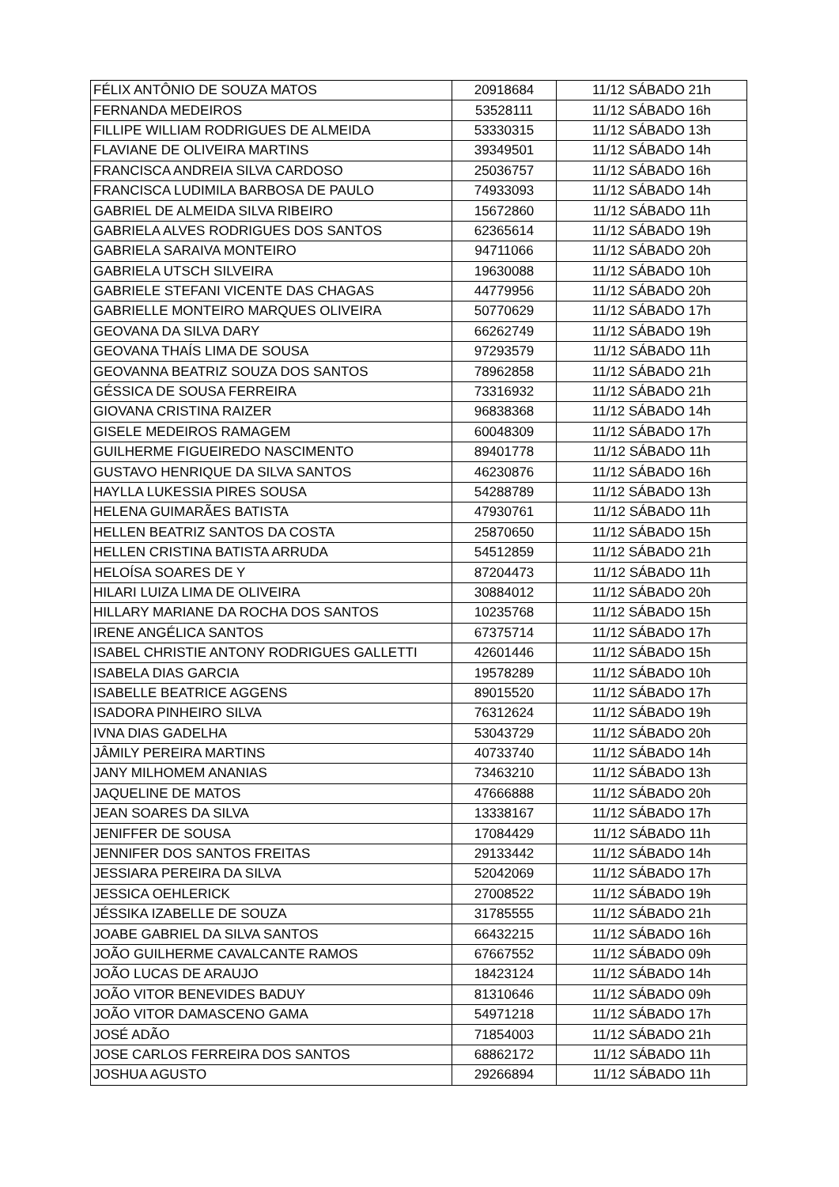| FÉLIX ANTÔNIO DE SOUZA MATOS | 20918684 | 11/12 SÁBADO 21h |
| FERNANDA MEDEIROS | 53528111 | 11/12 SÁBADO 16h |
| FILLIPE WILLIAM RODRIGUES DE ALMEIDA | 53330315 | 11/12 SÁBADO 13h |
| FLAVIANE DE OLIVEIRA MARTINS | 39349501 | 11/12 SÁBADO 14h |
| FRANCISCA ANDREIA SILVA CARDOSO | 25036757 | 11/12 SÁBADO 16h |
| FRANCISCA LUDIMILA BARBOSA DE PAULO | 74933093 | 11/12 SÁBADO 14h |
| GABRIEL DE ALMEIDA SILVA RIBEIRO | 15672860 | 11/12 SÁBADO 11h |
| GABRIELA ALVES RODRIGUES DOS SANTOS | 62365614 | 11/12 SÁBADO 19h |
| GABRIELA SARAIVA MONTEIRO | 94711066 | 11/12 SÁBADO 20h |
| GABRIELA UTSCH SILVEIRA | 19630088 | 11/12 SÁBADO 10h |
| GABRIELE STEFANI VICENTE DAS CHAGAS | 44779956 | 11/12 SÁBADO 20h |
| GABRIELLE MONTEIRO MARQUES OLIVEIRA | 50770629 | 11/12 SÁBADO 17h |
| GEOVANA DA SILVA DARY | 66262749 | 11/12 SÁBADO 19h |
| GEOVANA THAÍS LIMA DE SOUSA | 97293579 | 11/12 SÁBADO 11h |
| GEOVANNA BEATRIZ SOUZA DOS SANTOS | 78962858 | 11/12 SÁBADO 21h |
| GÉSSICA DE SOUSA FERREIRA | 73316932 | 11/12 SÁBADO 21h |
| GIOVANA CRISTINA RAIZER | 96838368 | 11/12 SÁBADO 14h |
| GISELE MEDEIROS RAMAGEM | 60048309 | 11/12 SÁBADO 17h |
| GUILHERME FIGUEIREDO NASCIMENTO | 89401778 | 11/12 SÁBADO 11h |
| GUSTAVO HENRIQUE DA SILVA SANTOS | 46230876 | 11/12 SÁBADO 16h |
| HAYLLA LUKESSIA PIRES SOUSA | 54288789 | 11/12 SÁBADO 13h |
| HELENA GUIMARÃES BATISTA | 47930761 | 11/12 SÁBADO 11h |
| HELLEN BEATRIZ SANTOS DA COSTA | 25870650 | 11/12 SÁBADO 15h |
| HELLEN CRISTINA BATISTA ARRUDA | 54512859 | 11/12 SÁBADO 21h |
| HELOÍSA SOARES DE Y | 87204473 | 11/12 SÁBADO 11h |
| HILARI LUIZA LIMA DE OLIVEIRA | 30884012 | 11/12 SÁBADO 20h |
| HILLARY MARIANE DA ROCHA DOS SANTOS | 10235768 | 11/12 SÁBADO 15h |
| IRENE ANGÉLICA SANTOS | 67375714 | 11/12 SÁBADO 17h |
| ISABEL CHRISTIE ANTONY RODRIGUES GALLETTI | 42601446 | 11/12 SÁBADO 15h |
| ISABELA DIAS GARCIA | 19578289 | 11/12 SÁBADO 10h |
| ISABELLE BEATRICE AGGENS | 89015520 | 11/12 SÁBADO 17h |
| ISADORA PINHEIRO SILVA | 76312624 | 11/12 SÁBADO 19h |
| IVNA DIAS GADELHA | 53043729 | 11/12 SÁBADO 20h |
| JÂMILY PEREIRA MARTINS | 40733740 | 11/12 SÁBADO 14h |
| JANY MILHOMEM ANANIAS | 73463210 | 11/12 SÁBADO 13h |
| JAQUELINE DE MATOS | 47666888 | 11/12 SÁBADO 20h |
| JEAN SOARES DA SILVA | 13338167 | 11/12 SÁBADO 17h |
| JENIFFER DE SOUSA | 17084429 | 11/12 SÁBADO 11h |
| JENNIFER DOS SANTOS FREITAS | 29133442 | 11/12 SÁBADO 14h |
| JESSIARA PEREIRA DA SILVA | 52042069 | 11/12 SÁBADO 17h |
| JESSICA OEHLERICK | 27008522 | 11/12 SÁBADO 19h |
| JÉSSIKA IZABELLE DE SOUZA | 31785555 | 11/12 SÁBADO 21h |
| JOABE GABRIEL DA SILVA SANTOS | 66432215 | 11/12 SÁBADO 16h |
| JOÃO GUILHERME CAVALCANTE RAMOS | 67667552 | 11/12 SÁBADO 09h |
| JOÃO LUCAS DE ARAUJO | 18423124 | 11/12 SÁBADO 14h |
| JOÃO VITOR BENEVIDES BADUY | 81310646 | 11/12 SÁBADO 09h |
| JOÃO VITOR DAMASCENO GAMA | 54971218 | 11/12 SÁBADO 17h |
| JOSÉ ADÃO | 71854003 | 11/12 SÁBADO 21h |
| JOSE CARLOS FERREIRA DOS SANTOS | 68862172 | 11/12 SÁBADO 11h |
| JOSHUA AGUSTO | 29266894 | 11/12 SÁBADO 11h |